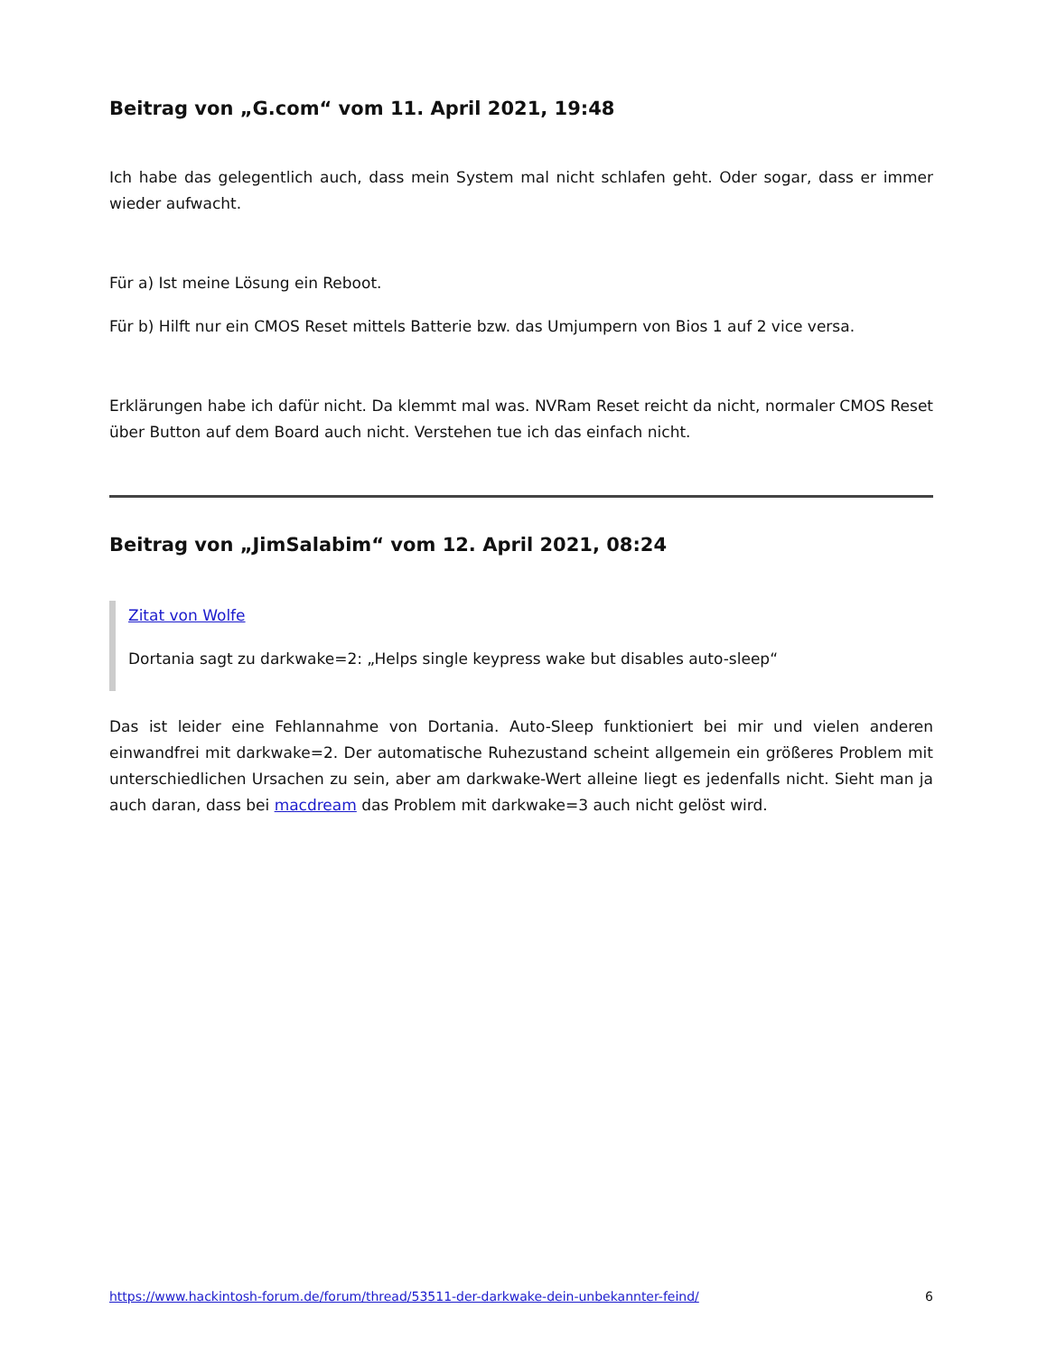Beitrag von „G.com“ vom 11. April 2021, 19:48
Ich habe das gelegentlich auch, dass mein System mal nicht schlafen geht. Oder sogar, dass er immer wieder aufwacht.
Für a) Ist meine Lösung ein Reboot.
Für b) Hilft nur ein CMOS Reset mittels Batterie bzw. das Umjumpern von Bios 1 auf 2 vice versa.
Erklärungen habe ich dafür nicht. Da klemmt mal was. NVRam Reset reicht da nicht, normaler CMOS Reset über Button auf dem Board auch nicht. Verstehen tue ich das einfach nicht.
Beitrag von „JimSalabim“ vom 12. April 2021, 08:24
Zitat von Wolfe
Dortania sagt zu darkwake=2: „Helps single keypress wake but disables auto-sleep“
Das ist leider eine Fehlannahme von Dortania. Auto-Sleep funktioniert bei mir und vielen anderen einwandfrei mit darkwake=2. Der automatische Ruhezustand scheint allgemein ein größeres Problem mit unterschiedlichen Ursachen zu sein, aber am darkwake-Wert alleine liegt es jedenfalls nicht. Sieht man ja auch daran, dass bei macdream das Problem mit darkwake=3 auch nicht gelöst wird.
https://www.hackintosh-forum.de/forum/thread/53511-der-darkwake-dein-unbekannter-feind/ 6